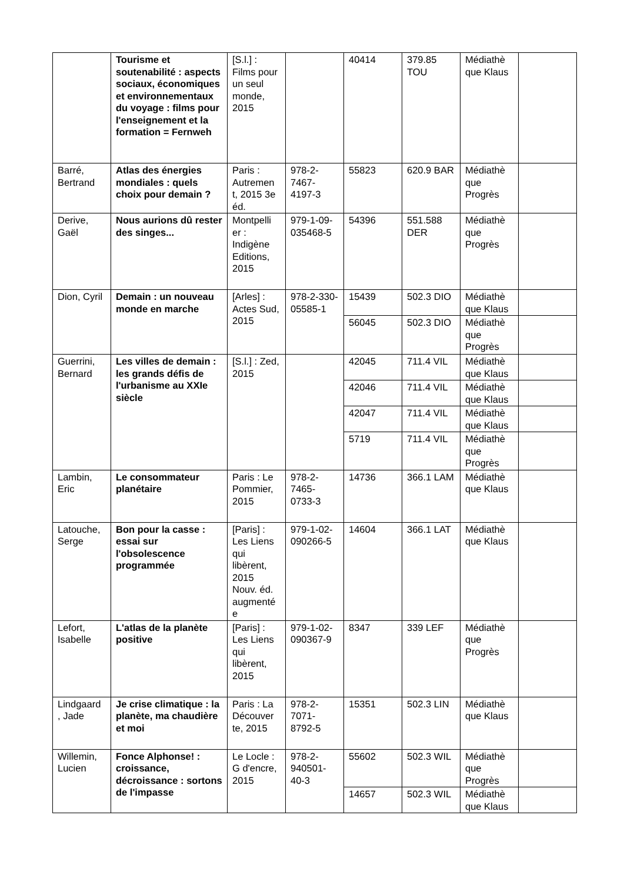| | Tourisme et soutenabilité : aspects sociaux, économiques et environnementaux du voyage : films pour l'enseignement et la formation = Fernweh | [S.l.] : Films pour un seul monde, 2015 | | 40414 | 379.85 TOU | Médiathè que Klaus | |
| Barré, Bertrand | Atlas des énergies mondiales : quels choix pour demain ? | Paris : Autremen t, 2015 3e éd. | 978-2-7467-4197-3 | 55823 | 620.9 BAR | Médiathè que Progrès | |
| Derive, Gaël | Nous aurions dû rester des singes... | Montpelli er : Indigène Editions, 2015 | 979-1-09-035468-5 | 54396 | 551.588 DER | Médiathè que Progrès | |
| Dion, Cyril | Demain : un nouveau monde en marche | [Arles] : Actes Sud, 2015 | 978-2-330-05585-1 | 15439 | 502.3 DIO | Médiathè que Klaus | |
| | | | | 56045 | 502.3 DIO | Médiathè que Progrès | |
| Guerrini, Bernard | Les villes de demain : les grands défis de l'urbanisme au XXIe siècle | [S.l.] : Zed, 2015 | | 42045 | 711.4 VIL | Médiathè que Klaus | |
| | | | | 42046 | 711.4 VIL | Médiathè que Klaus | |
| | | | | 42047 | 711.4 VIL | Médiathè que Klaus | |
| | | | | 5719 | 711.4 VIL | Médiathè que Progrès | |
| Lambin, Eric | Le consommateur planétaire | Paris : Le Pommier, 2015 | 978-2-7465-0733-3 | 14736 | 366.1 LAM | Médiathè que Klaus | |
| Latouche, Serge | Bon pour la casse : essai sur l'obsolescence programmée | [Paris] : Les Liens qui libèrent, 2015 Nouv. éd. augmenté e | 979-1-02-090266-5 | 14604 | 366.1 LAT | Médiathè que Klaus | |
| Lefort, Isabelle | L'atlas de la planète positive | [Paris] : Les Liens qui libèrent, 2015 | 979-1-02-090367-9 | 8347 | 339 LEF | Médiathè que Progrès | |
| Lindgaard , Jade | Je crise climatique : la planète, ma chaudière et moi | Paris : La Découver te, 2015 | 978-2-7071-8792-5 | 15351 | 502.3 LIN | Médiathè que Klaus | |
| Willemin, Lucien | Fonce Alphonse! : croissance, décroissance : sortons de l'impasse | Le Locle : G d'encre, 2015 | 978-2-940501-40-3 | 55602 | 502.3 WIL | Médiathè que Progrès | |
| | | | | 14657 | 502.3 WIL | Médiathè que Klaus | |